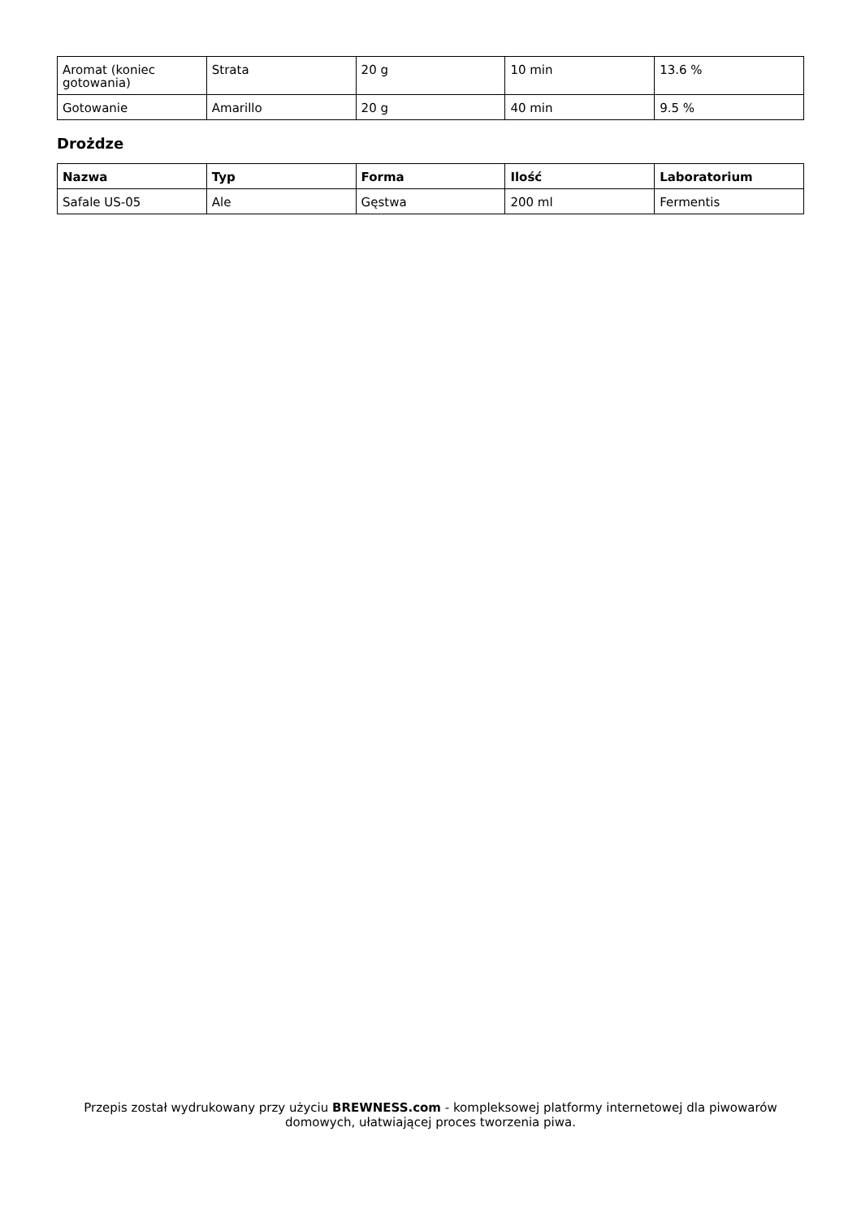| Aromat (koniec gotowania) | Strata | 20 g | 10 min | 13.6 % |
| Gotowanie | Amarillo | 20 g | 40 min | 9.5 % |
Drożdze
| Nazwa | Typ | Forma | Ilość | Laboratorium |
| --- | --- | --- | --- | --- |
| Safale US-05 | Ale | Gęstwa | 200 ml | Fermentis |
Przepis został wydrukowany przy użyciu BREWNESS.com - kompleksowej platformy internetowej dla piwowarów domowych, ułatwiającej proces tworzenia piwa.